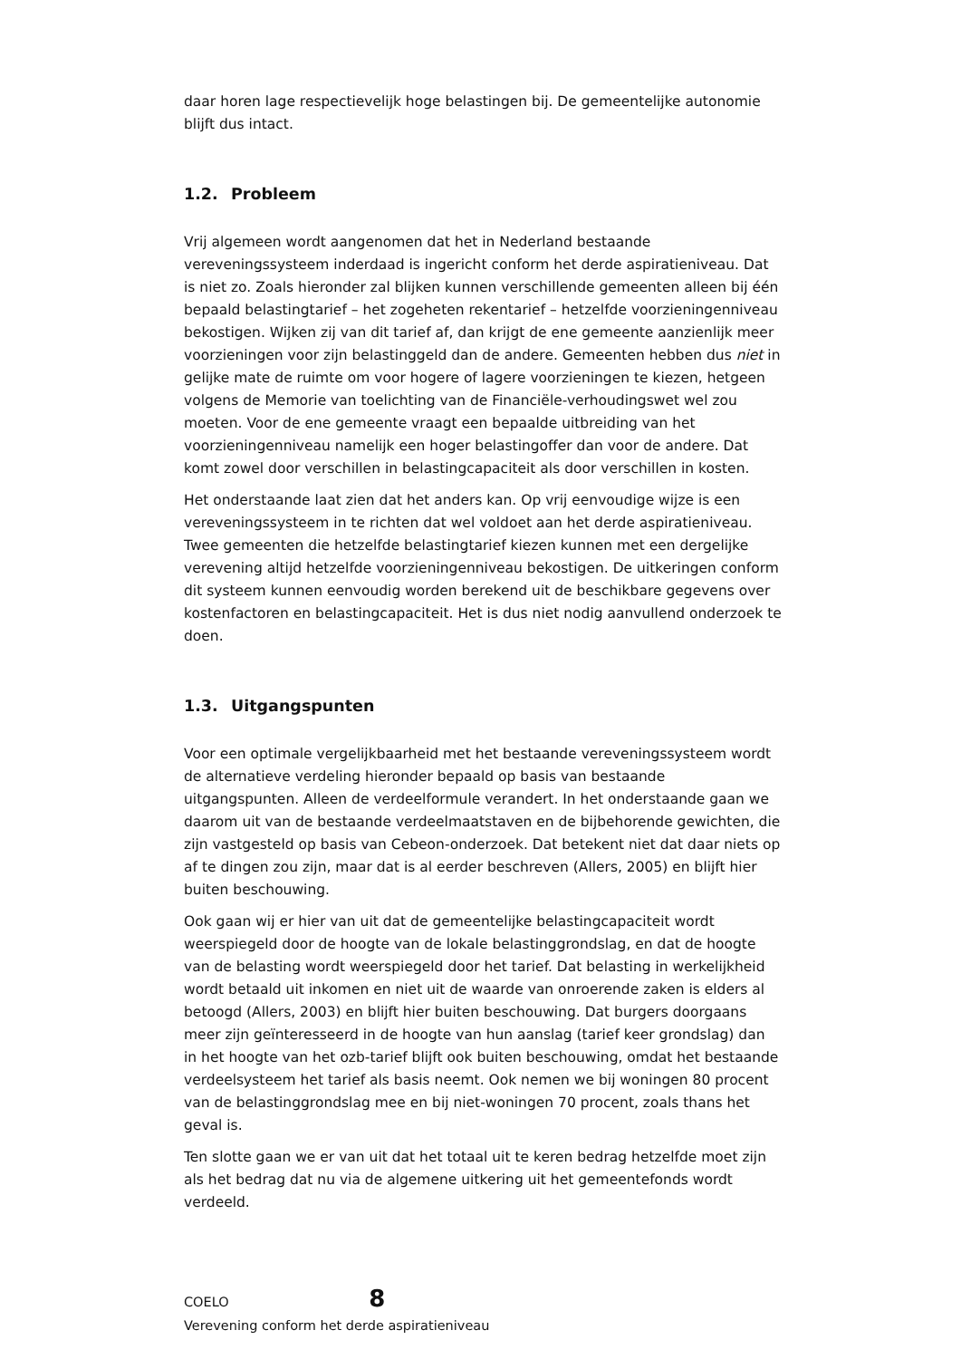daar horen lage respectievelijk hoge belastingen bij. De gemeentelijke autonomie blijft dus intact.
1.2. Probleem
Vrij algemeen wordt aangenomen dat het in Nederland bestaande vereveningssysteem inderdaad is ingericht conform het derde aspiratieniveau. Dat is niet zo. Zoals hieronder zal blijken kunnen verschillende gemeenten alleen bij één bepaald belastingtarief – het zogeheten rekentarief – hetzelfde voorzieningenniveau bekostigen. Wijken zij van dit tarief af, dan krijgt de ene gemeente aanzienlijk meer voorzieningen voor zijn belastinggeld dan de andere. Gemeenten hebben dus niet in gelijke mate de ruimte om voor hogere of lagere voorzieningen te kiezen, hetgeen volgens de Memorie van toelichting van de Financiële-verhoudingswet wel zou moeten. Voor de ene gemeente vraagt een bepaalde uitbreiding van het voorzieningenniveau namelijk een hoger belastingoffer dan voor de andere. Dat komt zowel door verschillen in belastingcapaciteit als door verschillen in kosten.
Het onderstaande laat zien dat het anders kan. Op vrij eenvoudige wijze is een vereveningssysteem in te richten dat wel voldoet aan het derde aspiratieniveau. Twee gemeenten die hetzelfde belastingtarief kiezen kunnen met een dergelijke verevening altijd hetzelfde voorzieningenniveau bekostigen. De uitkeringen conform dit systeem kunnen eenvoudig worden berekend uit de beschikbare gegevens over kostenfactoren en belastingcapaciteit. Het is dus niet nodig aanvullend onderzoek te doen.
1.3. Uitgangspunten
Voor een optimale vergelijkbaarheid met het bestaande vereveningssysteem wordt de alternatieve verdeling hieronder bepaald op basis van bestaande uitgangspunten. Alleen de verdeelformule verandert. In het onderstaande gaan we daarom uit van de bestaande verdeelmaatstaven en de bijbehorende gewichten, die zijn vastgesteld op basis van Cebeon-onderzoek. Dat betekent niet dat daar niets op af te dingen zou zijn, maar dat is al eerder beschreven (Allers, 2005) en blijft hier buiten beschouwing.
Ook gaan wij er hier van uit dat de gemeentelijke belastingcapaciteit wordt weerspiegeld door de hoogte van de lokale belastinggrondslag, en dat de hoogte van de belasting wordt weerspiegeld door het tarief. Dat belasting in werkelijkheid wordt betaald uit inkomen en niet uit de waarde van onroerende zaken is elders al betoogd (Allers, 2003) en blijft hier buiten beschouwing. Dat burgers doorgaans meer zijn geïnteresseerd in de hoogte van hun aanslag (tarief keer grondslag) dan in het hoogte van het ozb-tarief blijft ook buiten beschouwing, omdat het bestaande verdeelsysteem het tarief als basis neemt. Ook nemen we bij woningen 80 procent van de belastinggrondslag mee en bij niet-woningen 70 procent, zoals thans het geval is.
Ten slotte gaan we er van uit dat het totaal uit te keren bedrag hetzelfde moet zijn als het bedrag dat nu via de algemene uitkering uit het gemeentefonds wordt verdeeld.
COELO 8
Verevening conform het derde aspiratieniveau